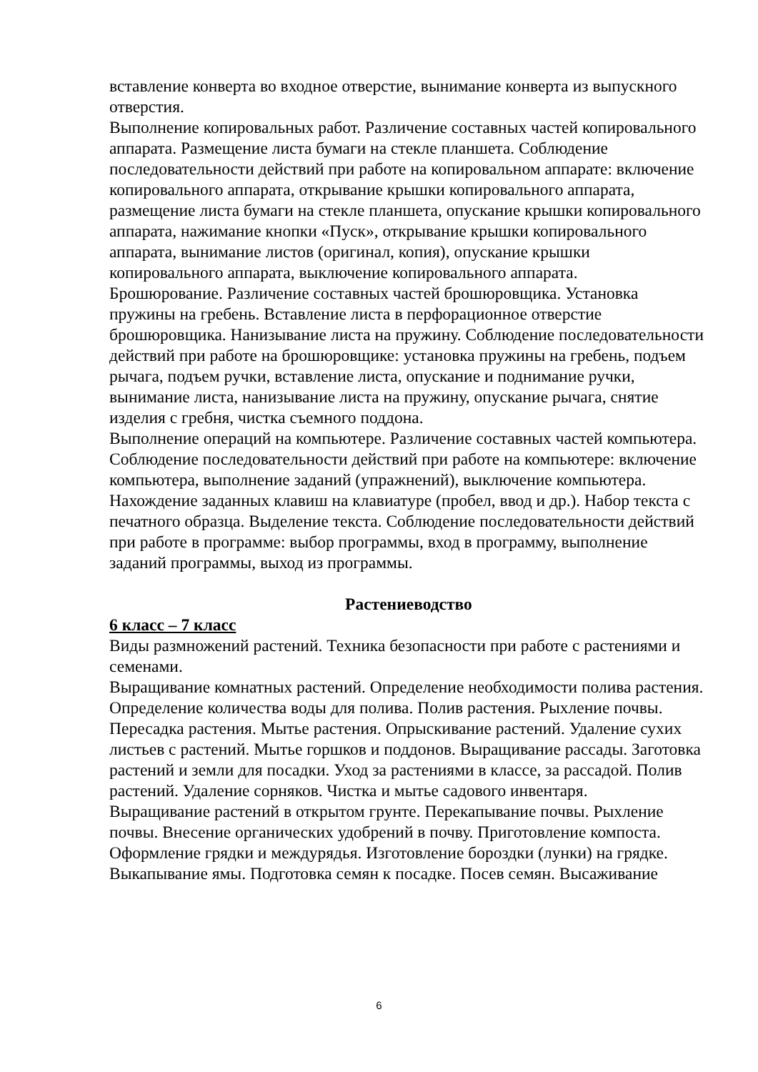вставление конверта во входное отверстие, вынимание конверта из выпускного отверстия.
Выполнение копировальных работ. Различение составных частей копировального аппарата. Размещение листа бумаги на стекле планшета. Соблюдение последовательности действий при работе на копировальном аппарате: включение копировального аппарата, открывание крышки копировального аппарата, размещение листа бумаги на стекле планшета, опускание крышки копировального аппарата, нажимание кнопки «Пуск», открывание крышки копировального аппарата, вынимание листов (оригинал, копия), опускание крышки копировального аппарата, выключение копировального аппарата.
Брошюрование. Различение составных частей брошюровщика. Установка пружины на гребень. Вставление листа в перфорационное отверстие брошюровщика. Нанизывание листа на пружину. Соблюдение последовательности действий при работе на брошюровщике: установка пружины на гребень, подъем рычага, подъем ручки, вставление листа, опускание и поднимание ручки, вынимание листа, нанизывание листа на пружину, опускание рычага, снятие изделия с гребня, чистка съемного поддона.
Выполнение операций на компьютере. Различение составных частей компьютера. Соблюдение последовательности действий при работе на компьютере: включение компьютера, выполнение заданий (упражнений), выключение компьютера. Нахождение заданных клавиш на клавиатуре (пробел, ввод и др.). Набор текста с печатного образца. Выделение текста. Соблюдение последовательности действий при работе в программе: выбор программы, вход в программу, выполнение заданий программы, выход из программы.
Растениеводство
6 класс – 7 класс
Виды размножений растений. Техника безопасности при работе с растениями и семенами.
Выращивание комнатных растений. Определение необходимости полива растения. Определение количества воды для полива. Полив растения. Рыхление почвы. Пересадка растения. Мытье растения. Опрыскивание растений. Удаление сухих листьев с растений. Мытье горшков и поддонов. Выращивание рассады. Заготовка растений и земли для посадки. Уход за растениями в классе, за рассадой. Полив растений. Удаление сорняков. Чистка и мытье садового инвентаря.
Выращивание растений в открытом грунте. Перекапывание почвы. Рыхление почвы. Внесение органических удобрений в почву. Приготовление компоста. Оформление грядки и междурядья. Изготовление бороздки (лунки) на грядке. Выкапывание ямы. Подготовка семян к посадке. Посев семян. Высаживание
6